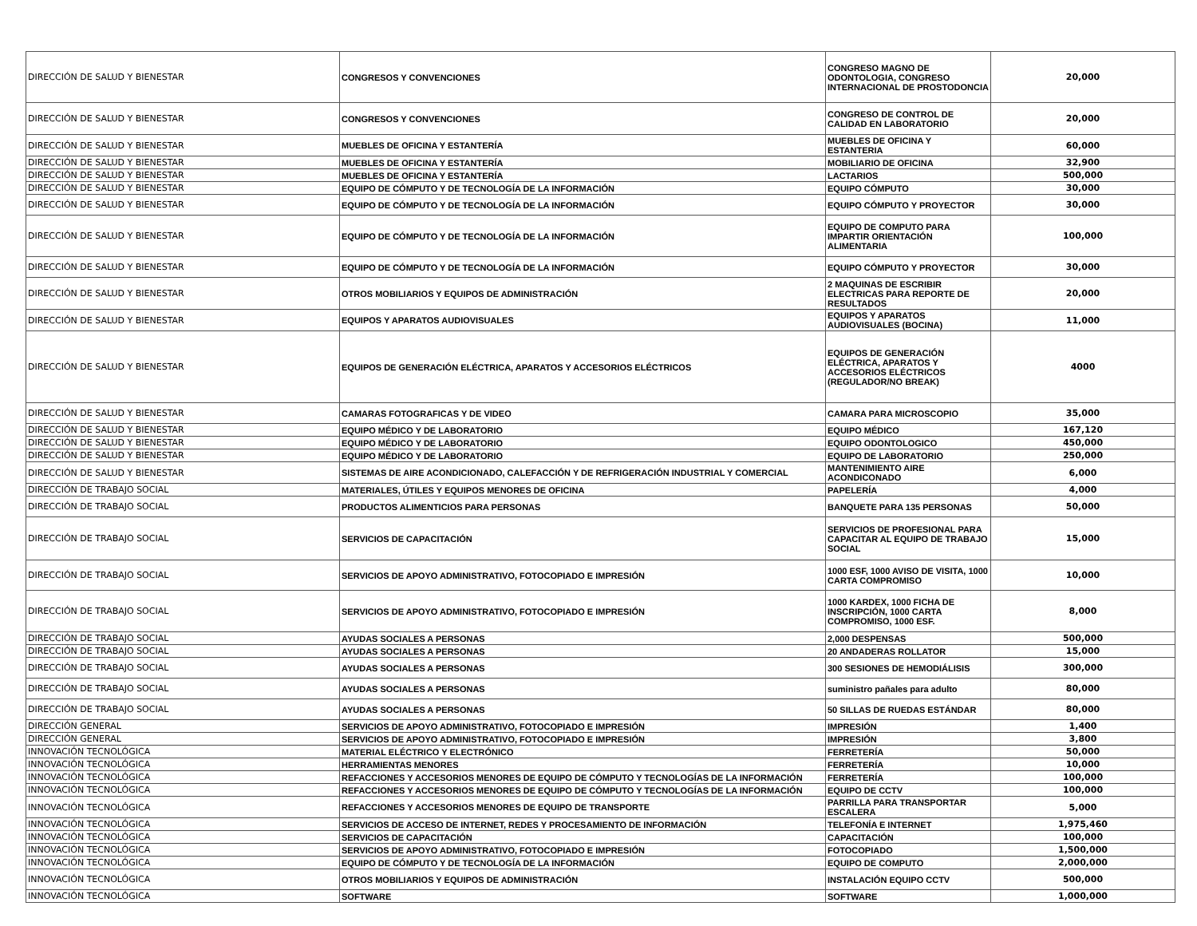| DIRECCIÓN DE SALUD Y BIENESTAR | CONGRESOS Y CONVENCIONES | CONGRESO MAGNO DE ODONTOLOGIA, CONGRESO INTERNACIONAL DE PROSTODONCIA | 20,000 |
| DIRECCIÓN DE SALUD Y BIENESTAR | CONGRESOS Y CONVENCIONES | CONGRESO DE CONTROL DE CALIDAD EN LABORATORIO | 20,000 |
| DIRECCIÓN DE SALUD Y BIENESTAR | MUEBLES DE OFICINA Y ESTANTERÍA | MUEBLES DE OFICINA Y ESTANTERIA | 60,000 |
| DIRECCIÓN DE SALUD Y BIENESTAR | MUEBLES DE OFICINA Y ESTANTERÍA | MOBILIARIO DE OFICINA | 32,900 |
| DIRECCIÓN DE SALUD Y BIENESTAR | MUEBLES DE OFICINA Y ESTANTERÍA | LACTARIOS | 500,000 |
| DIRECCIÓN DE SALUD Y BIENESTAR | EQUIPO DE CÓMPUTO Y DE TECNOLOGÍA DE LA INFORMACIÓN | EQUIPO CÓMPUTO | 30,000 |
| DIRECCIÓN DE SALUD Y BIENESTAR | EQUIPO DE CÓMPUTO Y DE TECNOLOGÍA DE LA INFORMACIÓN | EQUIPO CÓMPUTO Y PROYECTOR | 30,000 |
| DIRECCIÓN DE SALUD Y BIENESTAR | EQUIPO DE CÓMPUTO Y DE TECNOLOGÍA DE LA INFORMACIÓN | EQUIPO DE COMPUTO PARA IMPARTIR ORIENTACIÓN ALIMENTARIA | 100,000 |
| DIRECCIÓN DE SALUD Y BIENESTAR | EQUIPO DE CÓMPUTO Y DE TECNOLOGÍA DE LA INFORMACIÓN | EQUIPO CÓMPUTO Y PROYECTOR | 30,000 |
| DIRECCIÓN DE SALUD Y BIENESTAR | OTROS MOBILIARIOS Y EQUIPOS DE ADMINISTRACIÓN | 2 MAQUINAS DE ESCRIBIR ELECTRICAS PARA REPORTE DE RESULTADOS | 20,000 |
| DIRECCIÓN DE SALUD Y BIENESTAR | EQUIPOS Y APARATOS AUDIOVISUALES | EQUIPOS Y APARATOS AUDIOVISUALES (BOCINA) | 11,000 |
| DIRECCIÓN DE SALUD Y BIENESTAR | EQUIPOS DE GENERACIÓN ELÉCTRICA, APARATOS Y ACCESORIOS ELÉCTRICOS | EQUIPOS DE GENERACIÓN ELÉCTRICA, APARATOS Y ACCESORIOS ELÉCTRICOS (REGULADOR/NO BREAK) | 4000 |
| DIRECCIÓN DE SALUD Y BIENESTAR | CAMARAS FOTOGRAFICAS Y DE VIDEO | CAMARA PARA MICROSCOPIO | 35,000 |
| DIRECCIÓN DE SALUD Y BIENESTAR | EQUIPO MÉDICO Y DE LABORATORIO | EQUIPO MÉDICO | 167,120 |
| DIRECCIÓN DE SALUD Y BIENESTAR | EQUIPO MÉDICO Y DE LABORATORIO | EQUIPO ODONTOLOGICO | 450,000 |
| DIRECCIÓN DE SALUD Y BIENESTAR | EQUIPO MÉDICO Y DE LABORATORIO | EQUIPO DE LABORATORIO | 250,000 |
| DIRECCIÓN DE SALUD Y BIENESTAR | SISTEMAS DE AIRE ACONDICIONADO, CALEFACCIÓN Y DE REFRIGERACIÓN INDUSTRIAL Y COMERCIAL | MANTENIMIENTO AIRE ACONDICONADO | 6,000 |
| DIRECCIÓN DE TRABAJO SOCIAL | MATERIALES, ÚTILES Y EQUIPOS MENORES DE OFICINA | PAPELERÍA | 4,000 |
| DIRECCIÓN DE TRABAJO SOCIAL | PRODUCTOS ALIMENTICIOS PARA PERSONAS | BANQUETE PARA 135 PERSONAS | 50,000 |
| DIRECCIÓN DE TRABAJO SOCIAL | SERVICIOS DE CAPACITACIÓN | SERVICIOS DE PROFESIONAL PARA CAPACITAR AL EQUIPO DE TRABAJO SOCIAL | 15,000 |
| DIRECCIÓN DE TRABAJO SOCIAL | SERVICIOS DE APOYO ADMINISTRATIVO, FOTOCOPIADO E IMPRESIÓN | 1000 ESF, 1000 AVISO DE VISITA, 1000 CARTA COMPROMISO | 10,000 |
| DIRECCIÓN DE TRABAJO SOCIAL | SERVICIOS DE APOYO ADMINISTRATIVO, FOTOCOPIADO E IMPRESIÓN | 1000 KARDEX, 1000 FICHA DE INSCRIPCIÓN, 1000 CARTA COMPROMISO, 1000 ESF. | 8,000 |
| DIRECCIÓN DE TRABAJO SOCIAL | AYUDAS SOCIALES A PERSONAS | 2,000 DESPENSAS | 500,000 |
| DIRECCIÓN DE TRABAJO SOCIAL | AYUDAS SOCIALES A PERSONAS | 20 ANDADERAS ROLLATOR | 15,000 |
| DIRECCIÓN DE TRABAJO SOCIAL | AYUDAS SOCIALES A PERSONAS | 300 SESIONES DE HEMODIÁLISIS | 300,000 |
| DIRECCIÓN DE TRABAJO SOCIAL | AYUDAS SOCIALES A PERSONAS | suministro pañales para adulto | 80,000 |
| DIRECCIÓN DE TRABAJO SOCIAL | AYUDAS SOCIALES A PERSONAS | 50 SILLAS DE RUEDAS ESTÁNDAR | 80,000 |
| DIRECCIÓN GENERAL | SERVICIOS DE APOYO ADMINISTRATIVO, FOTOCOPIADO E IMPRESIÓN | IMPRESIÓN | 1,400 |
| DIRECCIÓN GENERAL | SERVICIOS DE APOYO ADMINISTRATIVO, FOTOCOPIADO E IMPRESIÓN | IMPRESIÓN | 3,800 |
| INNOVACIÓN TECNOLÓGICA | MATERIAL ELÉCTRICO Y ELECTRÓNICO | FERRETERÍA | 50,000 |
| INNOVACIÓN TECNOLÓGICA | HERRAMIENTAS MENORES | FERRETERÍA | 10,000 |
| INNOVACIÓN TECNOLÓGICA | REFACCIONES Y ACCESORIOS MENORES DE EQUIPO DE CÓMPUTO Y TECNOLOGÍAS DE LA INFORMACIÓN | FERRETERÍA | 100,000 |
| INNOVACIÓN TECNOLÓGICA | REFACCIONES Y ACCESORIOS MENORES DE EQUIPO DE CÓMPUTO Y TECNOLOGÍAS DE LA INFORMACIÓN | EQUIPO DE CCTV | 100,000 |
| INNOVACIÓN TECNOLÓGICA | REFACCIONES Y ACCESORIOS MENORES DE EQUIPO DE TRANSPORTE | PARRILLA PARA TRANSPORTAR ESCALERA | 5,000 |
| INNOVACIÓN TECNOLÓGICA | SERVICIOS DE ACCESO DE INTERNET, REDES Y PROCESAMIENTO DE INFORMACIÓN | TELEFONÍA E INTERNET | 1,975,460 |
| INNOVACIÓN TECNOLÓGICA | SERVICIOS DE CAPACITACIÓN | CAPACITACIÓN | 100,000 |
| INNOVACIÓN TECNOLÓGICA | SERVICIOS DE APOYO ADMINISTRATIVO, FOTOCOPIADO E IMPRESIÓN | FOTOCOPIADO | 1,500,000 |
| INNOVACIÓN TECNOLÓGICA | EQUIPO DE CÓMPUTO Y DE TECNOLOGÍA DE LA INFORMACIÓN | EQUIPO DE COMPUTO | 2,000,000 |
| INNOVACIÓN TECNOLÓGICA | OTROS MOBILIARIOS Y EQUIPOS DE ADMINISTRACIÓN | INSTALACIÓN EQUIPO CCTV | 500,000 |
| INNOVACIÓN TECNOLÓGICA | SOFTWARE | SOFTWARE | 1,000,000 |